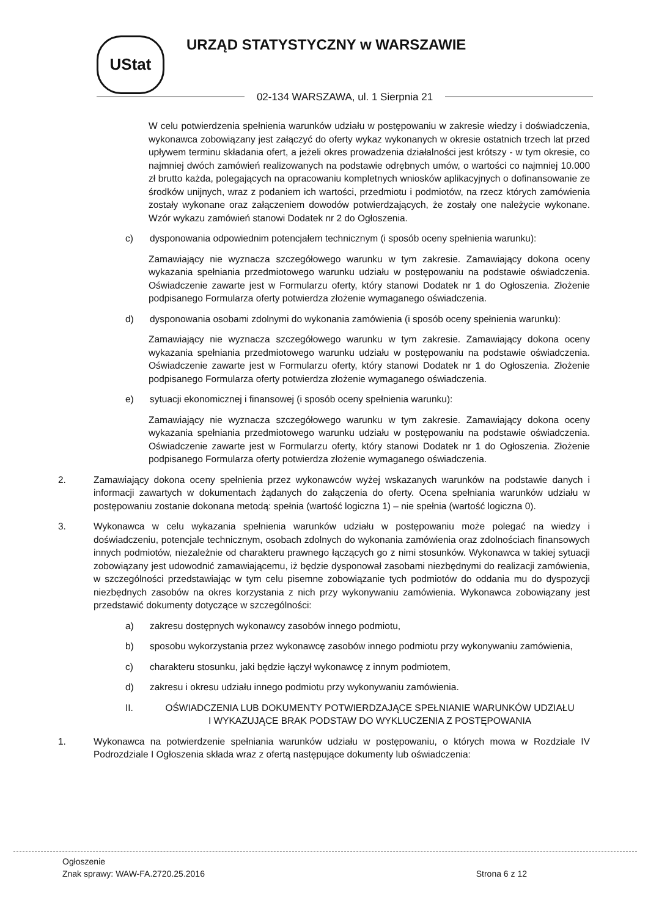UStat URZĄD STATYSTYCZNY w WARSZAWIE
02-134 WARSZAWA, ul. 1 Sierpnia 21
W celu potwierdzenia spełnienia warunków udziału w postępowaniu w zakresie wiedzy i doświadczenia, wykonawca zobowiązany jest załączyć do oferty wykaz wykonanych w okresie ostatnich trzech lat przed upływem terminu składania ofert, a jeżeli okres prowadzenia działalności jest krótszy - w tym okresie, co najmniej dwóch zamówień realizowanych na podstawie odrębnych umów, o wartości co najmniej 10.000 zł brutto każda, polegających na opracowaniu kompletnych wniosków aplikacyjnych o dofinansowanie ze środków unijnych, wraz z podaniem ich wartości, przedmiotu i podmiotów, na rzecz których zamówienia zostały wykonane oraz załączeniem dowodów potwierdzających, że zostały one należycie wykonane. Wzór wykazu zamówień stanowi Dodatek nr 2 do Ogłoszenia.
c) dysponowania odpowiednim potencjałem technicznym (i sposób oceny spełnienia warunku):
Zamawiający nie wyznacza szczegółowego warunku w tym zakresie. Zamawiający dokona oceny wykazania spełniania przedmiotowego warunku udziału w postępowaniu na podstawie oświadczenia. Oświadczenie zawarte jest w Formularzu oferty, który stanowi Dodatek nr 1 do Ogłoszenia. Złożenie podpisanego Formularza oferty potwierdza złożenie wymaganego oświadczenia.
d) dysponowania osobami zdolnymi do wykonania zamówienia (i sposób oceny spełnienia warunku):
Zamawiający nie wyznacza szczegółowego warunku w tym zakresie. Zamawiający dokona oceny wykazania spełniania przedmiotowego warunku udziału w postępowaniu na podstawie oświadczenia. Oświadczenie zawarte jest w Formularzu oferty, który stanowi Dodatek nr 1 do Ogłoszenia. Złożenie podpisanego Formularza oferty potwierdza złożenie wymaganego oświadczenia.
e) sytuacji ekonomicznej i finansowej (i sposób oceny spełnienia warunku):
Zamawiający nie wyznacza szczegółowego warunku w tym zakresie. Zamawiający dokona oceny wykazania spełniania przedmiotowego warunku udziału w postępowaniu na podstawie oświadczenia. Oświadczenie zawarte jest w Formularzu oferty, który stanowi Dodatek nr 1 do Ogłoszenia. Złożenie podpisanego Formularza oferty potwierdza złożenie wymaganego oświadczenia.
2. Zamawiający dokona oceny spełnienia przez wykonawców wyżej wskazanych warunków na podstawie danych i informacji zawartych w dokumentach żądanych do załączenia do oferty. Ocena spełniania warunków udziału w postępowaniu zostanie dokonana metodą: spełnia (wartość logiczna 1) – nie spełnia (wartość logiczna 0).
3. Wykonawca w celu wykazania spełnienia warunków udziału w postępowaniu może polegać na wiedzy i doświadczeniu, potencjale technicznym, osobach zdolnych do wykonania zamówienia oraz zdolnościach finansowych innych podmiotów, niezależnie od charakteru prawnego łączących go z nimi stosunków. Wykonawca w takiej sytuacji zobowiązany jest udowodnić zamawiającemu, iż będzie dysponował zasobami niezbędnymi do realizacji zamówienia, w szczególności przedstawiając w tym celu pisemne zobowiązanie tych podmiotów do oddania mu do dyspozycji niezbędnych zasobów na okres korzystania z nich przy wykonywaniu zamówienia. Wykonawca zobowiązany jest przedstawić dokumenty dotyczące w szczególności:
a) zakresu dostępnych wykonawcy zasobów innego podmiotu,
b) sposobu wykorzystania przez wykonawcę zasobów innego podmiotu przy wykonywaniu zamówienia,
c) charakteru stosunku, jaki będzie łączył wykonawcę z innym podmiotem,
d) zakresu i okresu udziału innego podmiotu przy wykonywaniu zamówienia.
II. OŚWIADCZENIA LUB DOKUMENTY POTWIERDZAJĄCE SPEŁNIANIE WARUNKÓW UDZIAŁU
I WYKAZUJĄCE BRAK PODSTAW DO WYKLUCZENIA Z POSTĘPOWANIA
1. Wykonawca na potwierdzenie spełniania warunków udziału w postępowaniu, o których mowa w Rozdziale IV Podrozdziale I Ogłoszenia składa wraz z ofertą następujące dokumenty lub oświadczenia:
Ogłoszenie
Znak sprawy: WAW-FA.2720.25.2016 Strona 6 z 12